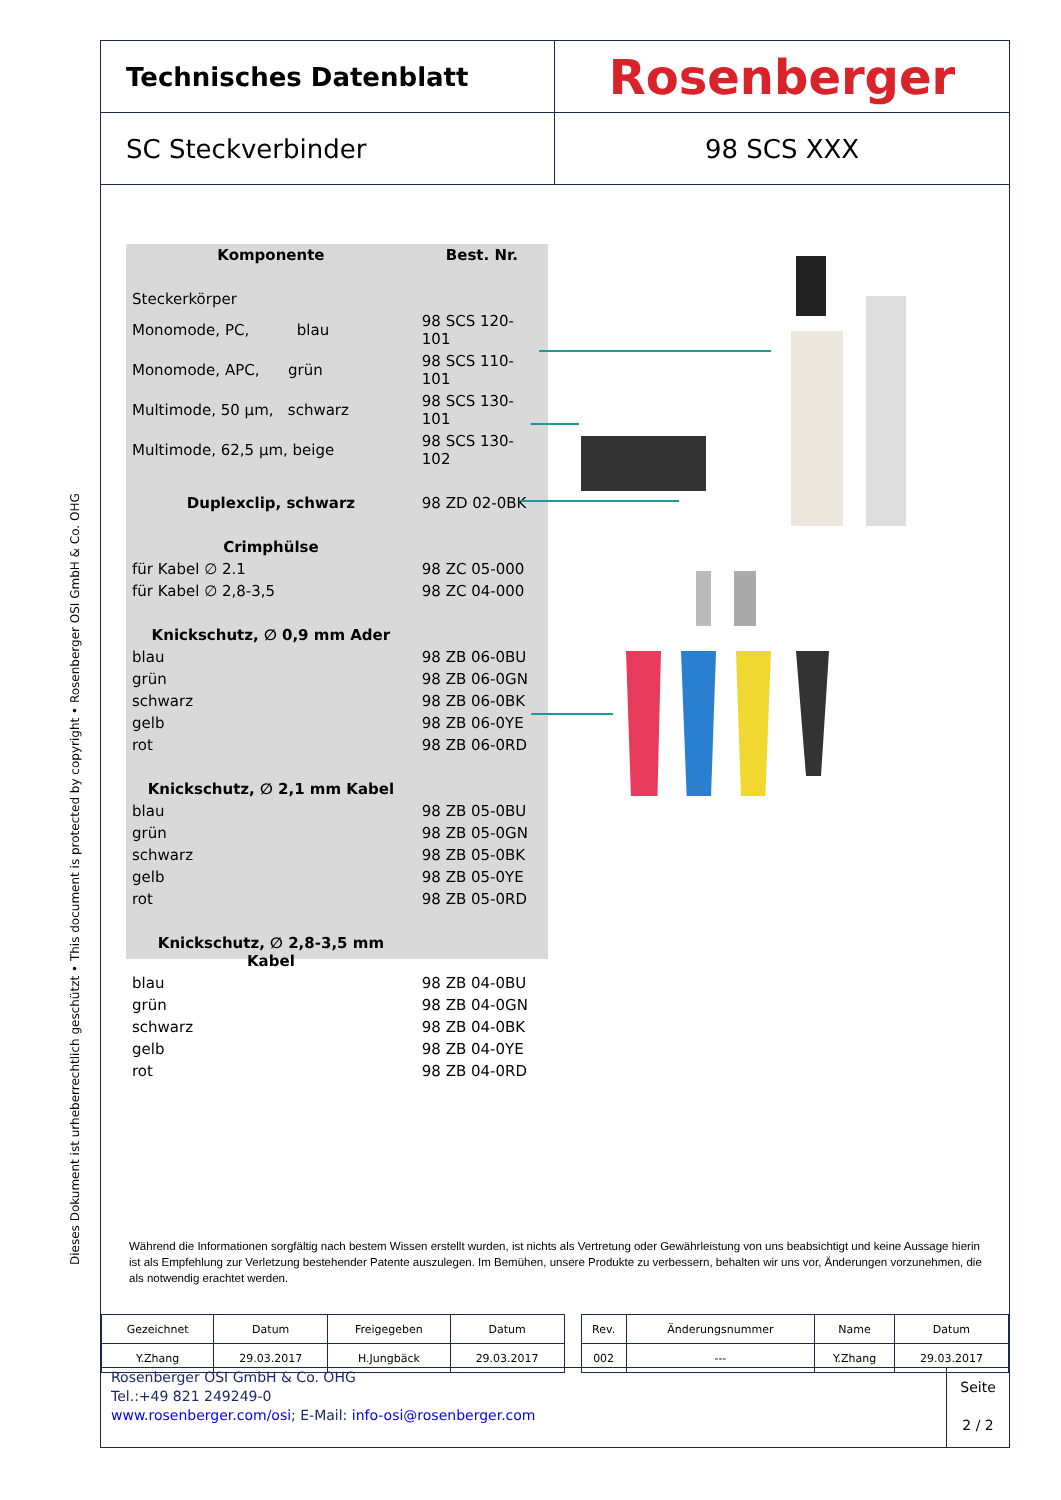Dieses Dokument ist urheberrechtlich geschützt • This document is protected by copyright • Rosenberger OSI GmbH & Co. OHG
Technisches Datenblatt
Rosenberger
SC Steckverbinder 98 SCS XXX
| Komponente | Best. Nr. |
| --- | --- |
| Steckerkörper | |
| Monomode, PC, blau | 98 SCS 120-101 |
| Monomode, APC, grün | 98 SCS 110-101 |
| Multimode, 50 µm, schwarz | 98 SCS 130-101 |
| Multimode, 62,5 µm, beige | 98 SCS 130-102 |
| Duplexclip, schwarz | 98 ZD 02-0BK |
| Crimphülse | |
| für Kabel ∅ 2.1 | 98 ZC 05-000 |
| für Kabel ∅ 2,8-3,5 | 98 ZC 04-000 |
| Knickschutz, ∅ 0,9 mm Ader | |
| blau | 98 ZB 06-0BU |
| grün | 98 ZB 06-0GN |
| schwarz | 98 ZB 06-0BK |
| gelb | 98 ZB 06-0YE |
| rot | 98 ZB 06-0RD |
| Knickschutz, ∅ 2,1 mm Kabel | |
| blau | 98 ZB 05-0BU |
| grün | 98 ZB 05-0GN |
| schwarz | 98 ZB 05-0BK |
| gelb | 98 ZB 05-0YE |
| rot | 98 ZB 05-0RD |
| Knickschutz, ∅ 2,8-3,5 mm Kabel | |
| blau | 98 ZB 04-0BU |
| grün | 98 ZB 04-0GN |
| schwarz | 98 ZB 04-0BK |
| gelb | 98 ZB 04-0YE |
| rot | 98 ZB 04-0RD |
Während die Informationen sorgfältig nach bestem Wissen erstellt wurden, ist nichts als Vertretung oder Gewährleistung von uns beabsichtigt und keine Aussage hierin ist als Empfehlung zur Verletzung bestehender Patente auszulegen. Im Bemühen, unsere Produkte zu verbessern, behalten wir uns vor, Änderungen vorzunehmen, die als notwendig erachtet werden.
| Gezeichnet | Datum | Freigegeben | Datum | | Rev. | Änderungsnummer | Name | Datum |
| Y.Zhang | 29.03.2017 | H.Jungbäck | 29.03.2017 | | 002 | --- | Y.Zhang | 29.03.2017 |
Rosenberger OSI GmbH & Co. OHG
Tel.:+49 821 249249-0
www.rosenberger.com/osi; E-Mail: info-osi@rosenberger.com
Seite
2 / 2